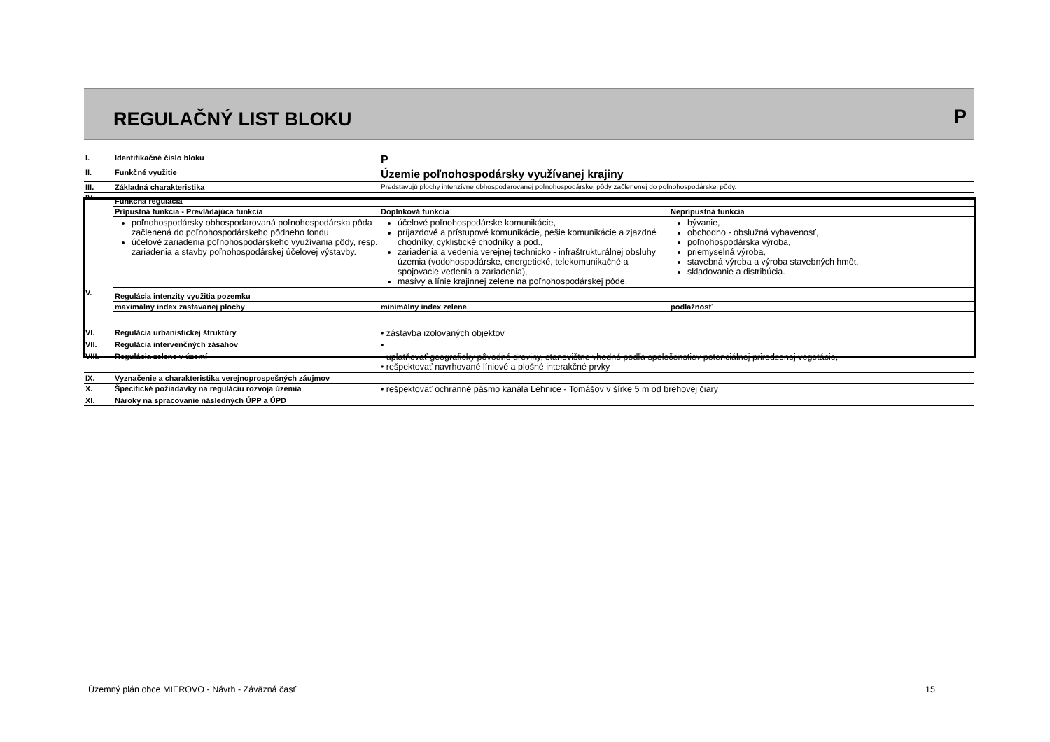REGULAČNÝ LIST BLOKU P
| I. | Identifikačné číslo bloku | P | |
| II. | Funkčné využitie | Územie poľnohospodársky využívanej krajiny | |
| III. | Základná charakteristika | Predstavujú plochy intenzívne obhospodarovanej poľnohospodárskej pôdy začlenenej do poľnohospodárskej pôdy. | |
| IV. | Funkčná regulácia | | |
| | Prípustná funkcia - Prevládajúca funkcia | Doplnková funkcia | Neprípustná funkcia |
| | poľnohospodársky obhospodarovaná poľnohospodárska pôda začlenená do poľnohospodárskeho pôdneho fondu, účelové zariadenia poľnohospodárskeho využívania pôdy, resp. zariadenia a stavby poľnohospodárskej účelovej výstavby. | účelové poľnohospodárske komunikácie, príjazdové a prístupové komunikácie, pešie komunikácie a zjazdné chodníky, cyklistické chodníky a pod., zariadenia a vedenia verejnej technicko - infraštrukturálnej obsluhy územia (vodohospodárske, energetické, telekomunikačné a spojovacie vedenia a zariadenia), masívy a línie krajinnej zelene na poľnohospodárskej pôde. | bývanie, obchodno - obslužná vybavenosť, poľnohospodárska výroba, priemyselná výroba, stavebná výroba a výroba stavebných hmôt, skladovanie a distribúcia. |
| V. | Regulácia intenzity využitia pozemku | | |
| | maximálny index zastavanej plochy | minimálny index zelene | podlažnosť |
| VI. | Regulácia urbanistickej štruktúry | • zástavba izolovaných objektov | |
| VII. | Regulácia intervenčných zásahov | • | |
| VIII. | Regulácia zelene v území | • uplatňovať geograficky pôvodné dreviny, stanovištne vhodné podľa spoločenstiev potenciálnej prirodzenej vegetácie, • rešpektovať navrhované líniové a plošné interakčné prvky | |
| IX. | Vyznačenie a charakteristika verejnoprospešných záujmov | | |
| X. | Špecifické požiadavky na reguláciu rozvoja územia | • rešpektovať ochranné pásmo kanála Lehnice - Tomášov v šírke 5 m od brehovej čiary | |
| XI. | Nároky na spracovanie následných ÚPP a ÚPD | | |
Územný plán obce MIEROVO - Návrh - Záväzná časť 15